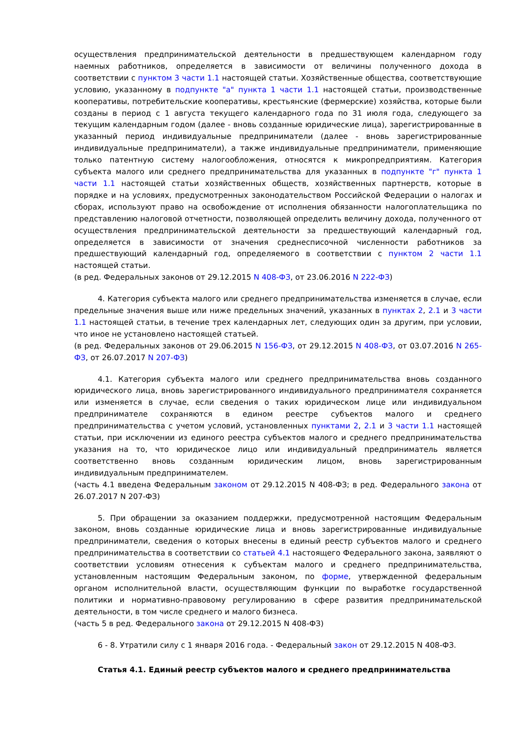осуществления предпринимательской деятельности в предшествующем календарном году наемных работников, определяется в зависимости от величины полученного дохода в соответствии с пунктом 3 части 1.1 настоящей статьи. Хозяйственные общества, соответствующие условию, указанному в подпункте "а" пункта 1 части 1.1 настоящей статьи, производственные кооперативы, потребительские кооперативы, крестьянские (фермерские) хозяйства, которые были созданы в период с 1 августа текущего календарного года по 31 июля года, следующего за текущим календарным годом (далее - вновь созданные юридические лица), зарегистрированные в указанный период индивидуальные предприниматели (далее - вновь зарегистрированные индивидуальные предприниматели), а также индивидуальные предприниматели, применяющие только патентную систему налогообложения, относятся к микропредприятиям. Категория субъекта малого или среднего предпринимательства для указанных в подпункте "г" пункта 1 части 1.1 настоящей статьи хозяйственных обществ, хозяйственных партнерств, которые в порядке и на условиях, предусмотренных законодательством Российской Федерации о налогах и сборах, используют право на освобождение от исполнения обязанности налогоплательщика по представлению налоговой отчетности, позволяющей определить величину дохода, полученного от осуществления предпринимательской деятельности за предшествующий календарный год, определяется в зависимости от значения среднесписочной численности работников за предшествующий календарный год, определяемого в соответствии с пунктом 2 части 1.1 настоящей статьи.
(в ред. Федеральных законов от 29.12.2015 N 408-ФЗ, от 23.06.2016 N 222-ФЗ)
4. Категория субъекта малого или среднего предпринимательства изменяется в случае, если предельные значения выше или ниже предельных значений, указанных в пунктах 2, 2.1 и 3 части 1.1 настоящей статьи, в течение трех календарных лет, следующих один за другим, при условии, что иное не установлено настоящей статьей.
(в ред. Федеральных законов от 29.06.2015 N 156-ФЗ, от 29.12.2015 N 408-ФЗ, от 03.07.2016 N 265-ФЗ, от 26.07.2017 N 207-ФЗ)
4.1. Категория субъекта малого или среднего предпринимательства вновь созданного юридического лица, вновь зарегистрированного индивидуального предпринимателя сохраняется или изменяется в случае, если сведения о таких юридическом лице или индивидуальном предпринимателе сохраняются в едином реестре субъектов малого и среднего предпринимательства с учетом условий, установленных пунктами 2, 2.1 и 3 части 1.1 настоящей статьи, при исключении из единого реестра субъектов малого и среднего предпринимательства указания на то, что юридическое лицо или индивидуальный предприниматель является соответственно вновь созданным юридическим лицом, вновь зарегистрированным индивидуальным предпринимателем.
(часть 4.1 введена Федеральным законом от 29.12.2015 N 408-ФЗ; в ред. Федерального закона от 26.07.2017 N 207-ФЗ)
5. При обращении за оказанием поддержки, предусмотренной настоящим Федеральным законом, вновь созданные юридические лица и вновь зарегистрированные индивидуальные предприниматели, сведения о которых внесены в единый реестр субъектов малого и среднего предпринимательства в соответствии со статьей 4.1 настоящего Федерального закона, заявляют о соответствии условиям отнесения к субъектам малого и среднего предпринимательства, установленным настоящим Федеральным законом, по форме, утвержденной федеральным органом исполнительной власти, осуществляющим функции по выработке государственной политики и нормативно-правовому регулированию в сфере развития предпринимательской деятельности, в том числе среднего и малого бизнеса.
(часть 5 в ред. Федерального закона от 29.12.2015 N 408-ФЗ)
6 - 8. Утратили силу с 1 января 2016 года. - Федеральный закон от 29.12.2015 N 408-ФЗ.
Статья 4.1. Единый реестр субъектов малого и среднего предпринимательства